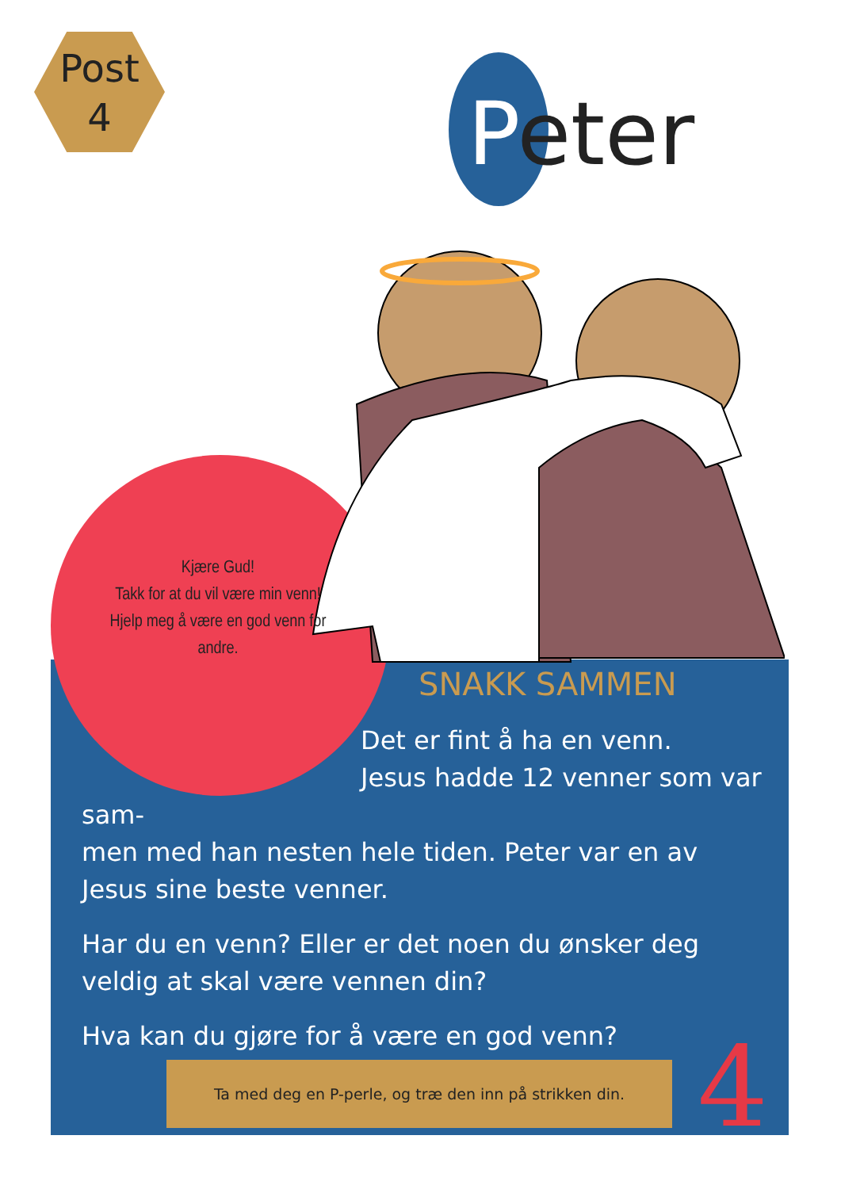Post
4
Peter
Kjære Gud!
Takk for at du vil være min venn!
Hjelp meg å være en god venn for andre.
SNAKK SAMMEN
Det er fint å ha en venn.
Jesus hadde 12 venner som var sam-
men med han nesten hele tiden. Peter var en av Jesus sine beste venner.
Har du en venn? Eller er det noen du ønsker deg veldig at skal være vennen din?
Hva kan du gjøre for å være en god venn?
Ta med deg en P-perle, og træ den inn på strikken din. 4